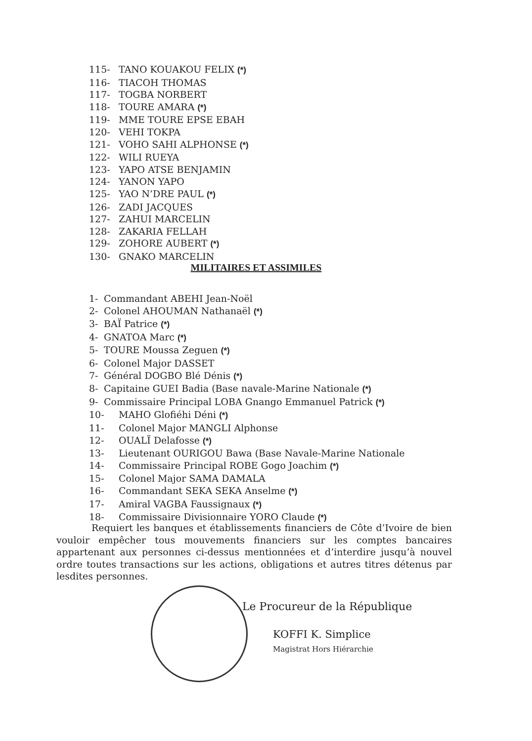115- TANO KOUAKOU FELIX (*)
116- TIACOH THOMAS
117- TOGBA NORBERT
118- TOURE AMARA (*)
119- MME TOURE EPSE EBAH
120- VEHI TOKPA
121- VOHO SAHI ALPHONSE (*)
122- WILI RUEYA
123- YAPO ATSE BENJAMIN
124- YANON YAPO
125- YAO N’DRE PAUL (*)
126- ZADI JACQUES
127- ZAHUI MARCELIN
128- ZAKARIA FELLAH
129- ZOHORE AUBERT (*)
130- GNAKO MARCELIN
MILITAIRES ET ASSIMILES
1- Commandant ABEHI Jean-Noël
2- Colonel AHOUMAN Nathanaël (*)
3- BAÏ Patrice (*)
4- GNATOA Marc (*)
5- TOURE Moussa Zeguen (*)
6- Colonel Major DASSET
7- Général DOGBO Blé Dénis (*)
8- Capitaine GUEI Badia (Base navale-Marine Nationale (*)
9- Commissaire Principal LOBA Gnango Emmanuel Patrick (*)
10- MAHO Glofiéhi Déni (*)
11- Colonel Major MANGLI Alphonse
12- OUALÏ Delafosse (*)
13- Lieutenant OURIGOU Bawa (Base Navale-Marine Nationale
14- Commissaire Principal ROBE Gogo Joachim (*)
15- Colonel Major SAMA DAMALA
16- Commandant SEKA SEKA Anselme (*)
17- Amiral VAGBA Faussignaux (*)
18- Commissaire Divisionnaire YORO Claude (*)
Requiert les banques et établissements financiers de Côte d’Ivoire de bien vouloir empêcher tous mouvements financiers sur les comptes bancaires appartenant aux personnes ci-dessus mentionnées et d’interdire jusqu’à nouvel ordre toutes transactions sur les actions, obligations et autres titres détenus par lesdites personnes.
Le Procureur de la République
KOFFI K. Simplice
Magistrat Hors Hiérarchie